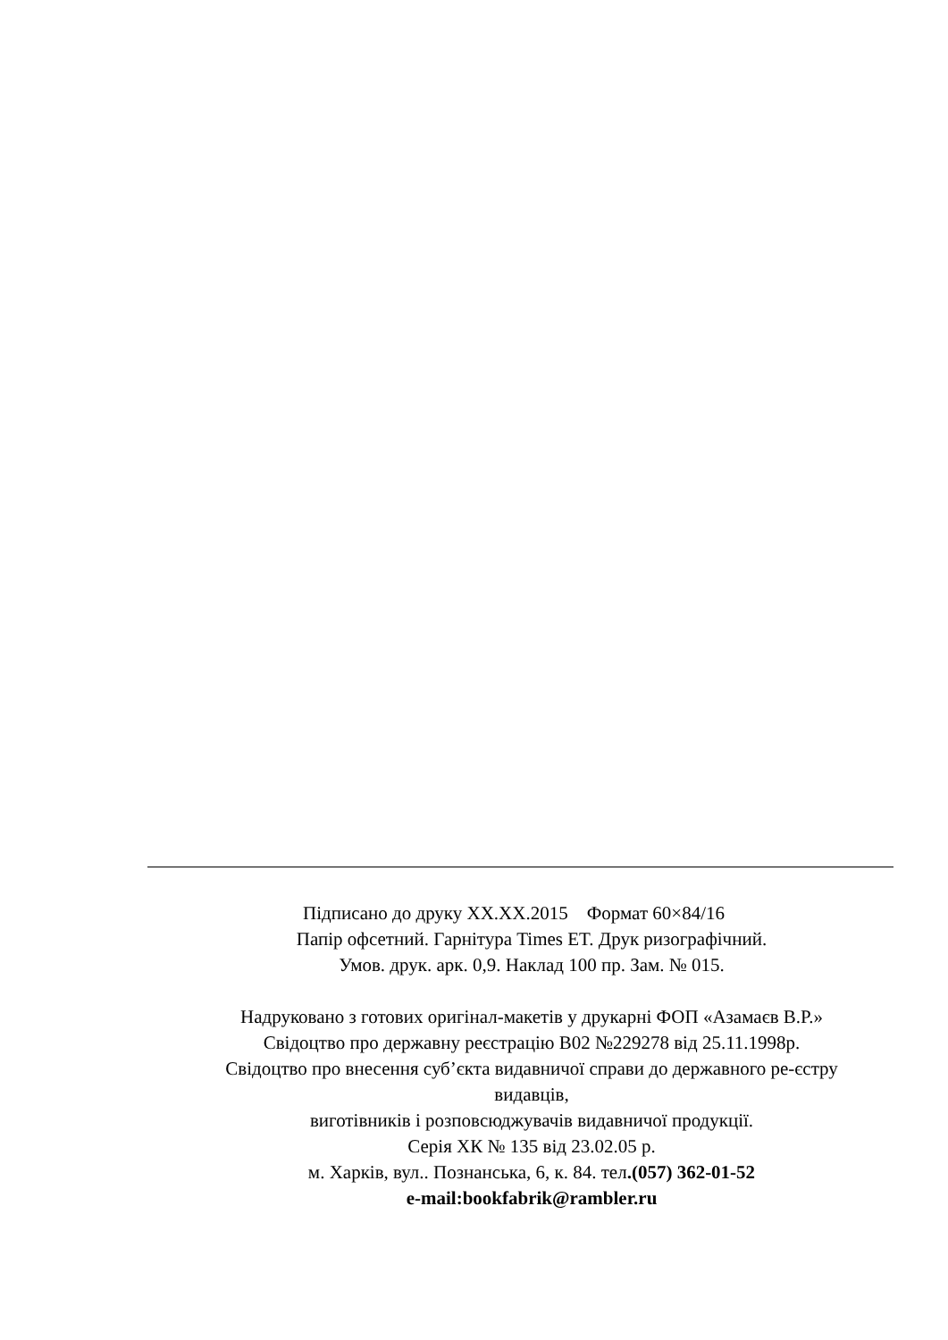Підписано до друку XX.XX.2015 Формат 60×84/16
Папір офсетний. Гарнітура Times ET. Друк ризографічний.
Умов. друк. арк. 0,9. Наклад 100 пр. Зам. № 015.
Надруковано з готових оригінал-макетів у друкарні ФОП «Азамаєв В.Р.»
Свідоцтво про державну реєстрацію В02 №229278 від 25.11.1998р.
Свідоцтво про внесення суб’єкта видавничої справи до державного ре-єстру видавців,
виготівників і розповсюджувачів видавничої продукції.
Серія ХК № 135 від 23.02.05 р.
м. Харків, вул.. Познанська, 6, к. 84. тел.(057) 362-01-52
e-mail:bookfabrik@rambler.ru